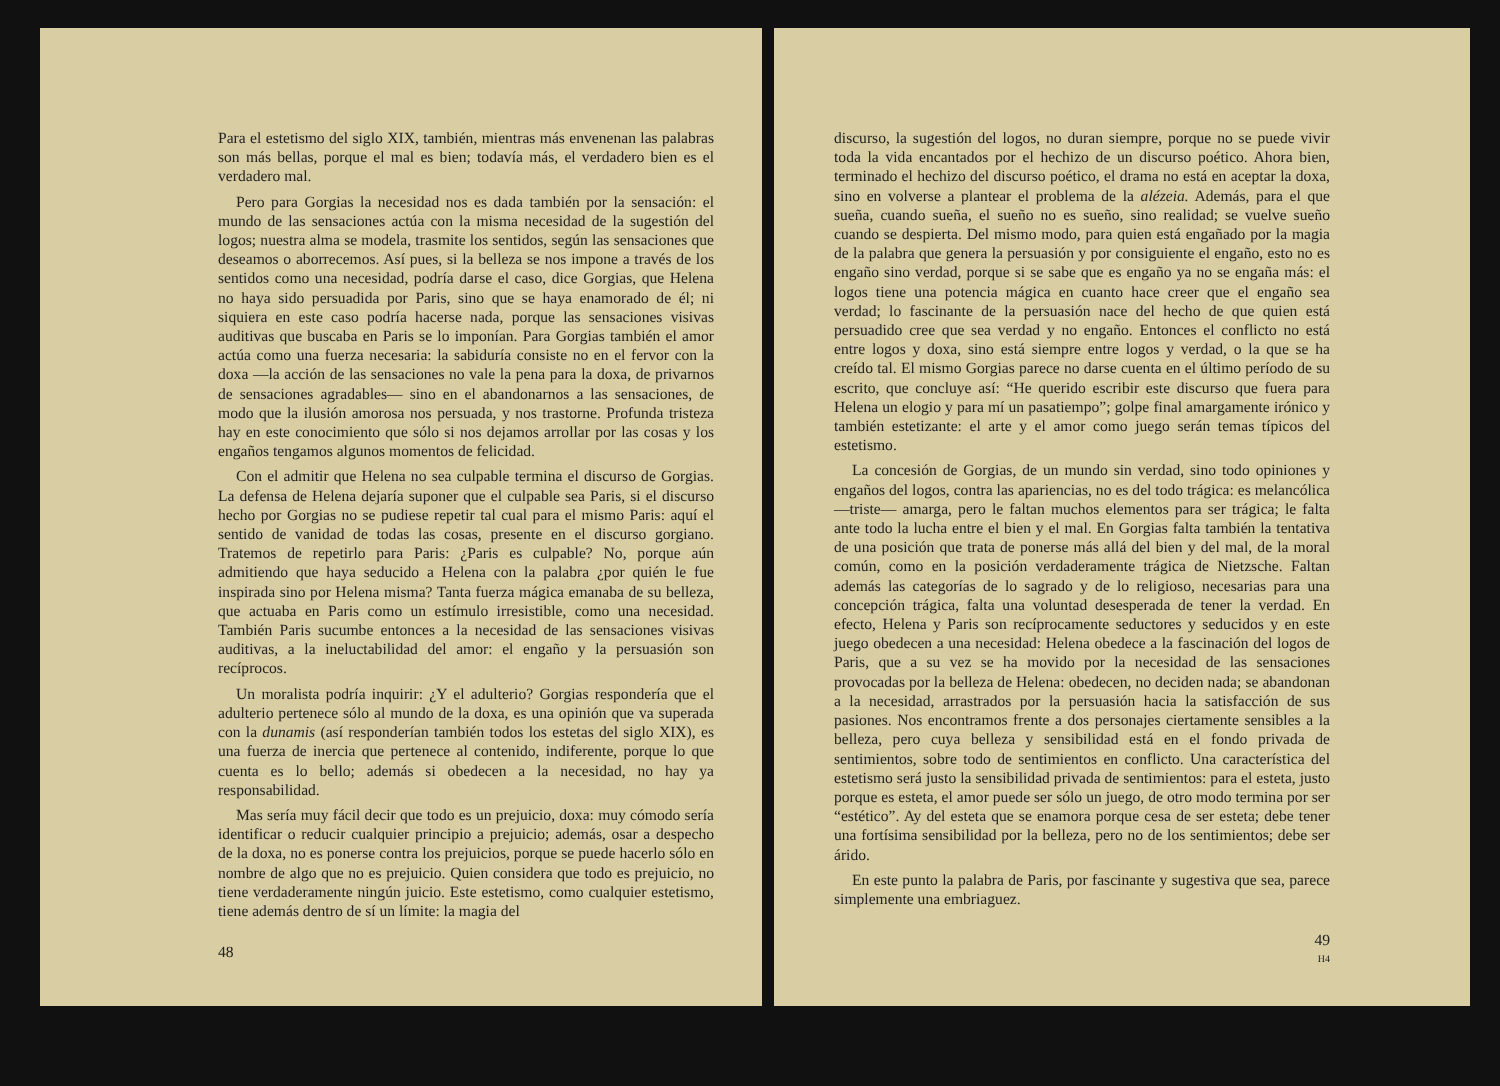Para el estetismo del siglo XIX, también, mientras más envenenan las palabras son más bellas, porque el mal es bien; todavía más, el verdadero bien es el verdadero mal.
Pero para Gorgias la necesidad nos es dada también por la sensación: el mundo de las sensaciones actúa con la misma necesidad de la sugestión del logos; nuestra alma se modela, trasmite los sentidos, según las sensaciones que deseamos o aborrecemos. Así pues, si la belleza se nos impone a través de los sentidos como una necesidad, podría darse el caso, dice Gorgias, que Helena no haya sido persuadida por Paris, sino que se haya enamorado de él; ni siquiera en este caso podría hacerse nada, porque las sensaciones visivas auditivas que buscaba en Paris se lo imponían. Para Gorgias también el amor actúa como una fuerza necesaria: la sabiduría consiste no en el fervor con la doxa —la acción de las sensaciones no vale la pena para la doxa, de privarnos de sensaciones agradables— sino en el abandonarnos a las sensaciones, de modo que la ilusión amorosa nos persuada, y nos trastorne. Profunda tristeza hay en este conocimiento que sólo si nos dejamos arrollar por las cosas y los engaños tengamos algunos momentos de felicidad.
Con el admitir que Helena no sea culpable termina el discurso de Gorgias. La defensa de Helena dejaría suponer que el culpable sea Paris, si el discurso hecho por Gorgias no se pudiese repetir tal cual para el mismo Paris: aquí el sentido de vanidad de todas las cosas, presente en el discurso gorgiano. Tratemos de repetirlo para Paris: ¿Paris es culpable? No, porque aún admitiendo que haya seducido a Helena con la palabra ¿por quién le fue inspirada sino por Helena misma? Tanta fuerza mágica emanaba de su belleza, que actuaba en Paris como un estímulo irresistible, como una necesidad. También Paris sucumbe entonces a la necesidad de las sensaciones visivas auditivas, a la ineluctabilidad del amor: el engaño y la persuasión son recíprocos.
Un moralista podría inquirir: ¿Y el adulterio? Gorgias respondería que el adulterio pertenece sólo al mundo de la doxa, es una opinión que va superada con la dunamis (así responderían también todos los estetas del siglo XIX), es una fuerza de inercia que pertenece al contenido, indiferente, porque lo que cuenta es lo bello; además si obedecen a la necesidad, no hay ya responsabilidad.
Mas sería muy fácil decir que todo es un prejuicio, doxa: muy cómodo sería identificar o reducir cualquier principio a prejuicio; además, osar a despecho de la doxa, no es ponerse contra los prejuicios, porque se puede hacerlo sólo en nombre de algo que no es prejuicio. Quien considera que todo es prejuicio, no tiene verdaderamente ningún juicio. Este estetismo, como cualquier estetismo, tiene además dentro de sí un límite: la magia del
48
discurso, la sugestión del logos, no duran siempre, porque no se puede vivir toda la vida encantados por el hechizo de un discurso poético. Ahora bien, terminado el hechizo del discurso poético, el drama no está en aceptar la doxa, sino en volverse a plantear el problema de la alézeia. Además, para el que sueña, cuando sueña, el sueño no es sueño, sino realidad; se vuelve sueño cuando se despierta. Del mismo modo, para quien está engañado por la magia de la palabra que genera la persuasión y por consiguiente el engaño, esto no es engaño sino verdad, porque si se sabe que es engaño ya no se engaña más: el logos tiene una potencia mágica en cuanto hace creer que el engaño sea verdad; lo fascinante de la persuasión nace del hecho de que quien está persuadido cree que sea verdad y no engaño. Entonces el conflicto no está entre logos y doxa, sino está siempre entre logos y verdad, o la que se ha creído tal. El mismo Gorgias parece no darse cuenta en el último período de su escrito, que concluye así: “He querido escribir este discurso que fuera para Helena un elogio y para mí un pasatiempo”; golpe final amargamente irónico y también estetizante: el arte y el amor como juego serán temas típicos del estetismo.
La concesión de Gorgias, de un mundo sin verdad, sino todo opiniones y engaños del logos, contra las apariencias, no es del todo trágica: es melancólica —triste— amarga, pero le faltan muchos elementos para ser trágica; le falta ante todo la lucha entre el bien y el mal. En Gorgias falta también la tentativa de una posición que trata de ponerse más allá del bien y del mal, de la moral común, como en la posición verdaderamente trágica de Nietzsche. Faltan además las categorías de lo sagrado y de lo religioso, necesarias para una concepción trágica, falta una voluntad desesperada de tener la verdad. En efecto, Helena y Paris son recíprocamente seductores y seducidos y en este juego obedecen a una necesidad: Helena obedece a la fascinación del logos de Paris, que a su vez se ha movido por la necesidad de las sensaciones provocadas por la belleza de Helena: obedecen, no deciden nada; se abandonan a la necesidad, arrastrados por la persuasión hacia la satisfacción de sus pasiones. Nos encontramos frente a dos personajes ciertamente sensibles a la belleza, pero cuya belleza y sensibilidad está en el fondo privada de sentimientos, sobre todo de sentimientos en conflicto. Una característica del estetismo será justo la sensibilidad privada de sentimientos: para el esteta, justo porque es esteta, el amor puede ser sólo un juego, de otro modo termina por ser “estético”. Ay del esteta que se enamora porque cesa de ser esteta; debe tener una fortísima sensibilidad por la belleza, pero no de los sentimientos; debe ser árido.
En este punto la palabra de Paris, por fascinante y sugestiva que sea, parece simplemente una embriaguez.
49
H4